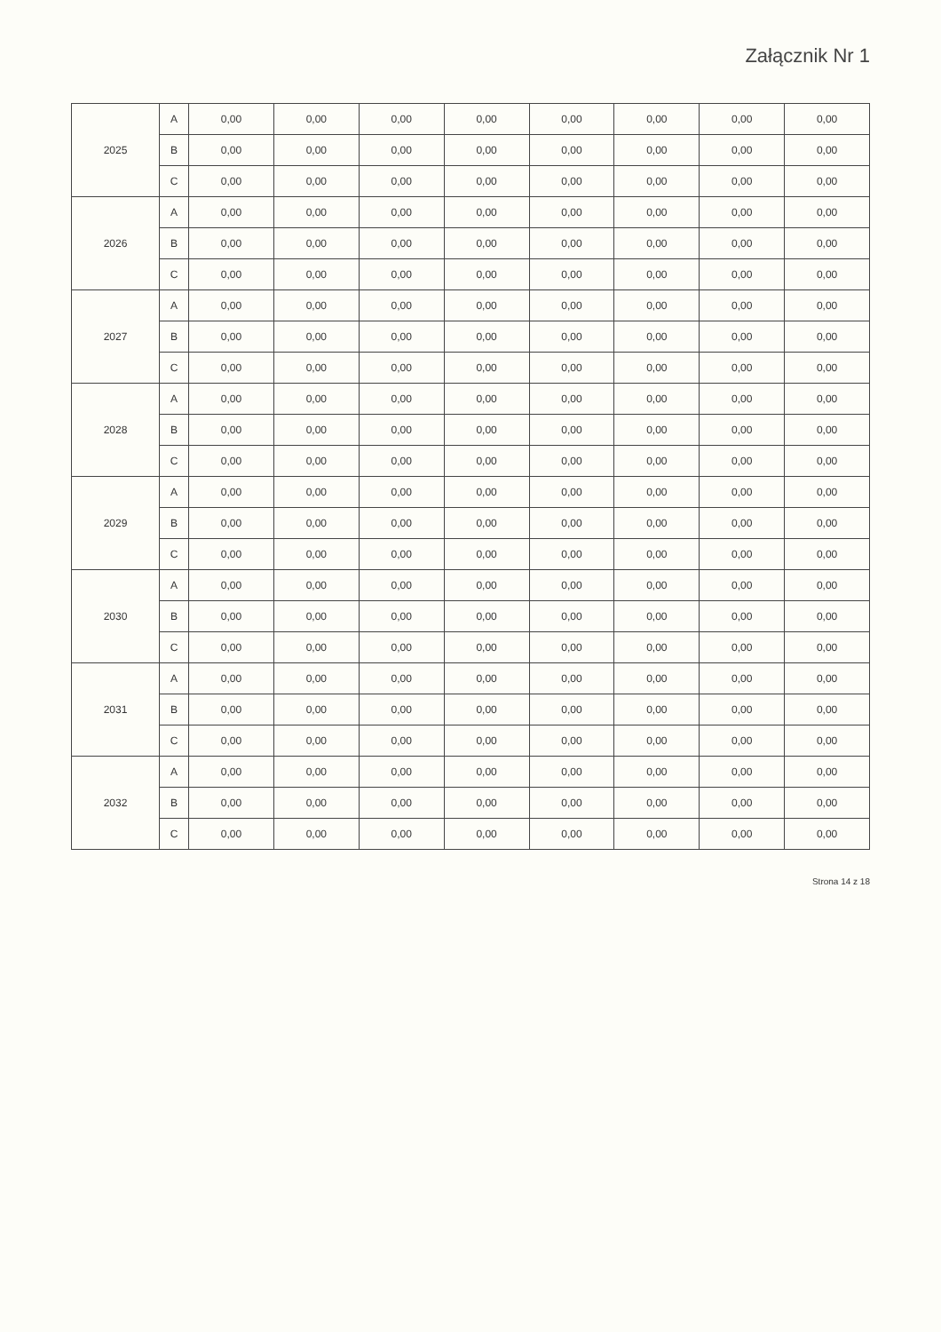Załącznik Nr 1
| 2025 | A | 0,00 | 0,00 | 0,00 | 0,00 | 0,00 | 0,00 | 0,00 | 0,00 |
| | B | 0,00 | 0,00 | 0,00 | 0,00 | 0,00 | 0,00 | 0,00 | 0,00 |
| | C | 0,00 | 0,00 | 0,00 | 0,00 | 0,00 | 0,00 | 0,00 | 0,00 |
| 2026 | A | 0,00 | 0,00 | 0,00 | 0,00 | 0,00 | 0,00 | 0,00 | 0,00 |
| | B | 0,00 | 0,00 | 0,00 | 0,00 | 0,00 | 0,00 | 0,00 | 0,00 |
| | C | 0,00 | 0,00 | 0,00 | 0,00 | 0,00 | 0,00 | 0,00 | 0,00 |
| 2027 | A | 0,00 | 0,00 | 0,00 | 0,00 | 0,00 | 0,00 | 0,00 | 0,00 |
| | B | 0,00 | 0,00 | 0,00 | 0,00 | 0,00 | 0,00 | 0,00 | 0,00 |
| | C | 0,00 | 0,00 | 0,00 | 0,00 | 0,00 | 0,00 | 0,00 | 0,00 |
| 2028 | A | 0,00 | 0,00 | 0,00 | 0,00 | 0,00 | 0,00 | 0,00 | 0,00 |
| | B | 0,00 | 0,00 | 0,00 | 0,00 | 0,00 | 0,00 | 0,00 | 0,00 |
| | C | 0,00 | 0,00 | 0,00 | 0,00 | 0,00 | 0,00 | 0,00 | 0,00 |
| 2029 | A | 0,00 | 0,00 | 0,00 | 0,00 | 0,00 | 0,00 | 0,00 | 0,00 |
| | B | 0,00 | 0,00 | 0,00 | 0,00 | 0,00 | 0,00 | 0,00 | 0,00 |
| | C | 0,00 | 0,00 | 0,00 | 0,00 | 0,00 | 0,00 | 0,00 | 0,00 |
| 2030 | A | 0,00 | 0,00 | 0,00 | 0,00 | 0,00 | 0,00 | 0,00 | 0,00 |
| | B | 0,00 | 0,00 | 0,00 | 0,00 | 0,00 | 0,00 | 0,00 | 0,00 |
| | C | 0,00 | 0,00 | 0,00 | 0,00 | 0,00 | 0,00 | 0,00 | 0,00 |
| 2031 | A | 0,00 | 0,00 | 0,00 | 0,00 | 0,00 | 0,00 | 0,00 | 0,00 |
| | B | 0,00 | 0,00 | 0,00 | 0,00 | 0,00 | 0,00 | 0,00 | 0,00 |
| | C | 0,00 | 0,00 | 0,00 | 0,00 | 0,00 | 0,00 | 0,00 | 0,00 |
| 2032 | A | 0,00 | 0,00 | 0,00 | 0,00 | 0,00 | 0,00 | 0,00 | 0,00 |
| | B | 0,00 | 0,00 | 0,00 | 0,00 | 0,00 | 0,00 | 0,00 | 0,00 |
| | C | 0,00 | 0,00 | 0,00 | 0,00 | 0,00 | 0,00 | 0,00 | 0,00 |
Strona 14 z 18